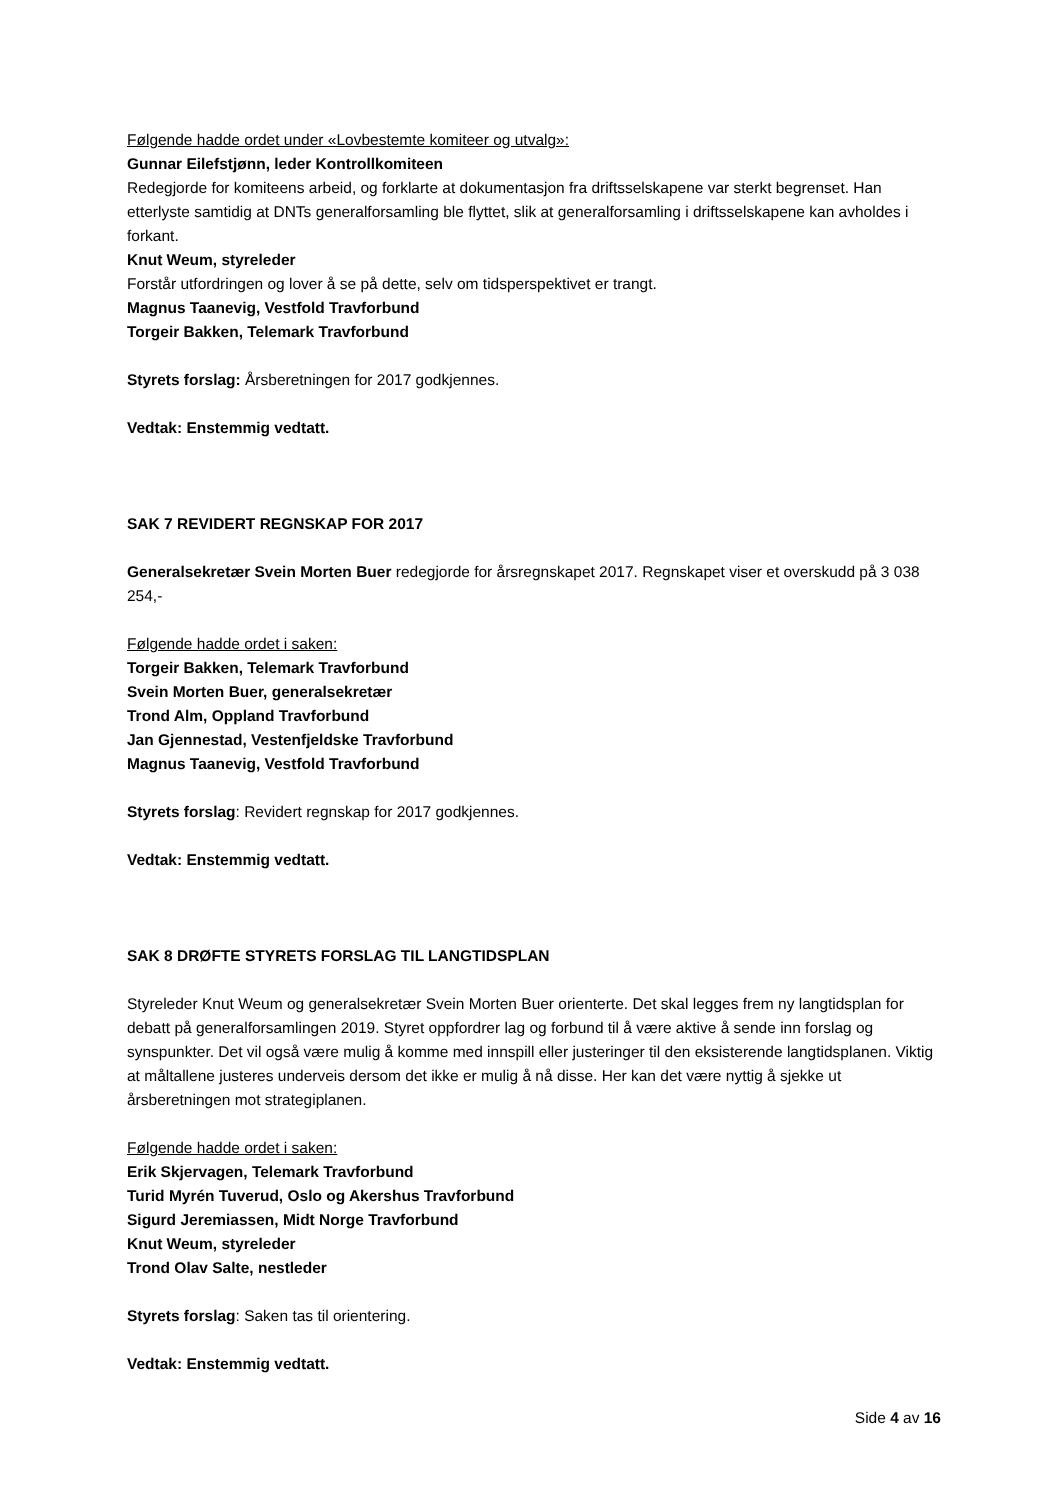Følgende hadde ordet under «Lovbestemte komiteer og utvalg»:
Gunnar Eilefstjønn, leder Kontrollkomiteen
Redegjorde for komiteens arbeid, og forklarte at dokumentasjon fra driftsselskapene var sterkt begrenset. Han etterlyste samtidig at DNTs generalforsamling ble flyttet, slik at generalforsamling i driftsselskapene kan avholdes i forkant.
Knut Weum, styreleder
Forstår utfordringen og lover å se på dette, selv om tidsperspektivet er trangt.
Magnus Taanevig, Vestfold Travforbund
Torgeir Bakken, Telemark Travforbund
Styrets forslag: Årsberetningen for 2017 godkjennes.
Vedtak: Enstemmig vedtatt.
SAK 7 REVIDERT REGNSKAP FOR 2017
Generalsekretær Svein Morten Buer redegjorde for årsregnskapet 2017. Regnskapet viser et overskudd på 3 038 254,-
Følgende hadde ordet i saken:
Torgeir Bakken, Telemark Travforbund
Svein Morten Buer, generalsekretær
Trond Alm, Oppland Travforbund
Jan Gjennestad, Vestenfjeldske Travforbund
Magnus Taanevig, Vestfold Travforbund
Styrets forslag: Revidert regnskap for 2017 godkjennes.
Vedtak: Enstemmig vedtatt.
SAK 8 DRØFTE STYRETS FORSLAG TIL LANGTIDSPLAN
Styreleder Knut Weum og generalsekretær Svein Morten Buer orienterte. Det skal legges frem ny langtidsplan for debatt på generalforsamlingen 2019. Styret oppfordrer lag og forbund til å være aktive å sende inn forslag og synspunkter. Det vil også være mulig å komme med innspill eller justeringer til den eksisterende langtidsplanen. Viktig at måltallene justeres underveis dersom det ikke er mulig å nå disse. Her kan det være nyttig å sjekke ut årsberetningen mot strategiplanen.
Følgende hadde ordet i saken:
Erik Skjervagen, Telemark Travforbund
Turid Myrén Tuverud, Oslo og Akershus Travforbund
Sigurd Jeremiassen, Midt Norge Travforbund
Knut Weum, styreleder
Trond Olav Salte, nestleder
Styrets forslag: Saken tas til orientering.
Vedtak: Enstemmig vedtatt.
Side 4 av 16